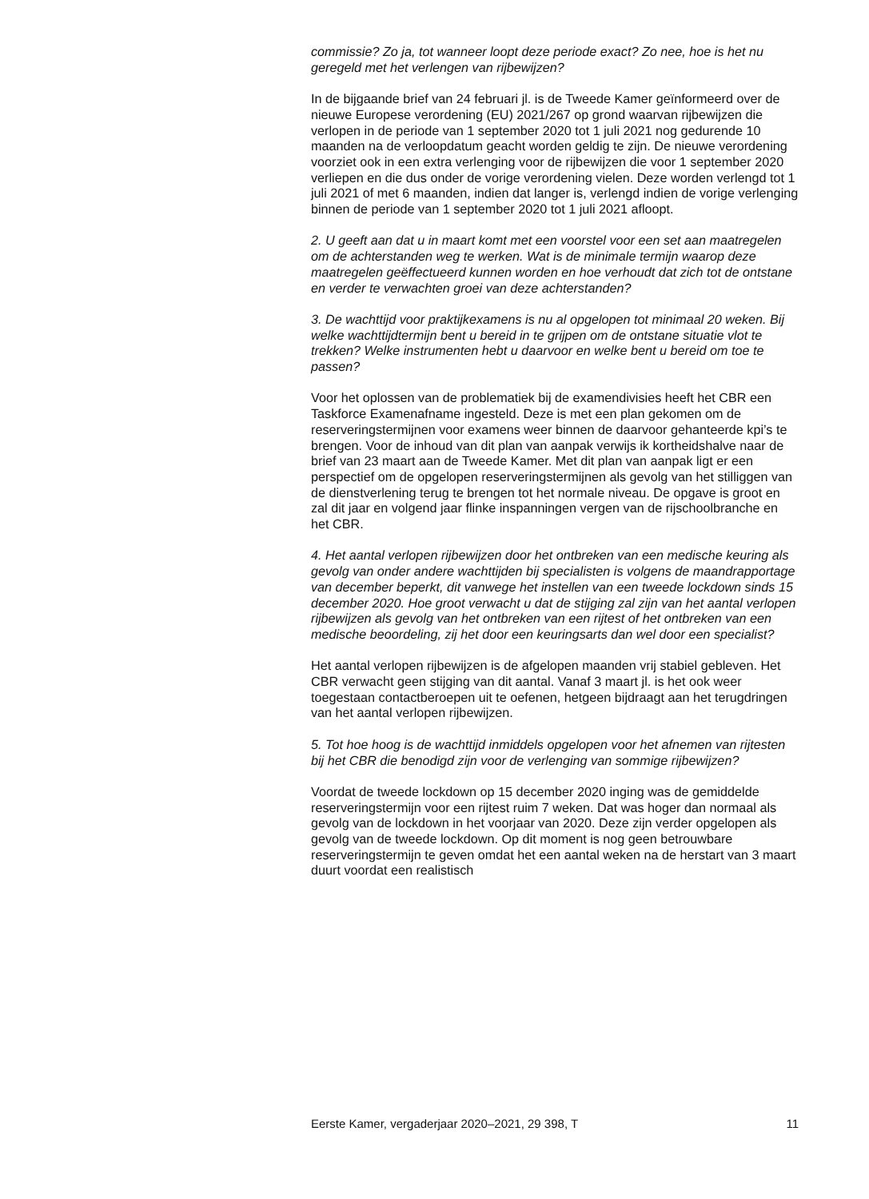commissie? Zo ja, tot wanneer loopt deze periode exact? Zo nee, hoe is het nu geregeld met het verlengen van rijbewijzen?
In de bijgaande brief van 24 februari jl. is de Tweede Kamer geïnformeerd over de nieuwe Europese verordening (EU) 2021/267 op grond waarvan rijbewijzen die verlopen in de periode van 1 september 2020 tot 1 juli 2021 nog gedurende 10 maanden na de verloopdatum geacht worden geldig te zijn. De nieuwe verordening voorziet ook in een extra verlenging voor de rijbewijzen die voor 1 september 2020 verliepen en die dus onder de vorige verordening vielen. Deze worden verlengd tot 1 juli 2021 of met 6 maanden, indien dat langer is, verlengd indien de vorige verlenging binnen de periode van 1 september 2020 tot 1 juli 2021 afloopt.
2. U geeft aan dat u in maart komt met een voorstel voor een set aan maatregelen om de achterstanden weg te werken. Wat is de minimale termijn waarop deze maatregelen geëffectueerd kunnen worden en hoe verhoudt dat zich tot de ontstane en verder te verwachten groei van deze achterstanden?
3. De wachttijd voor praktijkexamens is nu al opgelopen tot minimaal 20 weken. Bij welke wachttijdtermijn bent u bereid in te grijpen om de ontstane situatie vlot te trekken? Welke instrumenten hebt u daarvoor en welke bent u bereid om toe te passen?
Voor het oplossen van de problematiek bij de examendivisies heeft het CBR een Taskforce Examenafname ingesteld. Deze is met een plan gekomen om de reserveringstermijnen voor examens weer binnen de daarvoor gehanteerde kpi’s te brengen. Voor de inhoud van dit plan van aanpak verwijs ik kortheidshalve naar de brief van 23 maart aan de Tweede Kamer. Met dit plan van aanpak ligt er een perspectief om de opgelopen reserveringstermijnen als gevolg van het stilliggen van de dienstverlening terug te brengen tot het normale niveau. De opgave is groot en zal dit jaar en volgend jaar flinke inspanningen vergen van de rijschoolbranche en het CBR.
4. Het aantal verlopen rijbewijzen door het ontbreken van een medische keuring als gevolg van onder andere wachttijden bij specialisten is volgens de maandrapportage van december beperkt, dit vanwege het instellen van een tweede lockdown sinds 15 december 2020. Hoe groot verwacht u dat de stijging zal zijn van het aantal verlopen rijbewijzen als gevolg van het ontbreken van een rijtest of het ontbreken van een medische beoordeling, zij het door een keuringsarts dan wel door een specialist?
Het aantal verlopen rijbewijzen is de afgelopen maanden vrij stabiel gebleven. Het CBR verwacht geen stijging van dit aantal. Vanaf 3 maart jl. is het ook weer toegestaan contactberoepen uit te oefenen, hetgeen bijdraagt aan het terugdringen van het aantal verlopen rijbewijzen.
5. Tot hoe hoog is de wachttijd inmiddels opgelopen voor het afnemen van rijtesten bij het CBR die benodigd zijn voor de verlenging van sommige rijbewijzen?
Voordat de tweede lockdown op 15 december 2020 inging was de gemiddelde reserveringstermijn voor een rijtest ruim 7 weken. Dat was hoger dan normaal als gevolg van de lockdown in het voorjaar van 2020. Deze zijn verder opgelopen als gevolg van de tweede lockdown. Op dit moment is nog geen betrouwbare reserveringstermijn te geven omdat het een aantal weken na de herstart van 3 maart duurt voordat een realistisch
Eerste Kamer, vergaderjaar 2020–2021, 29 398, T 11